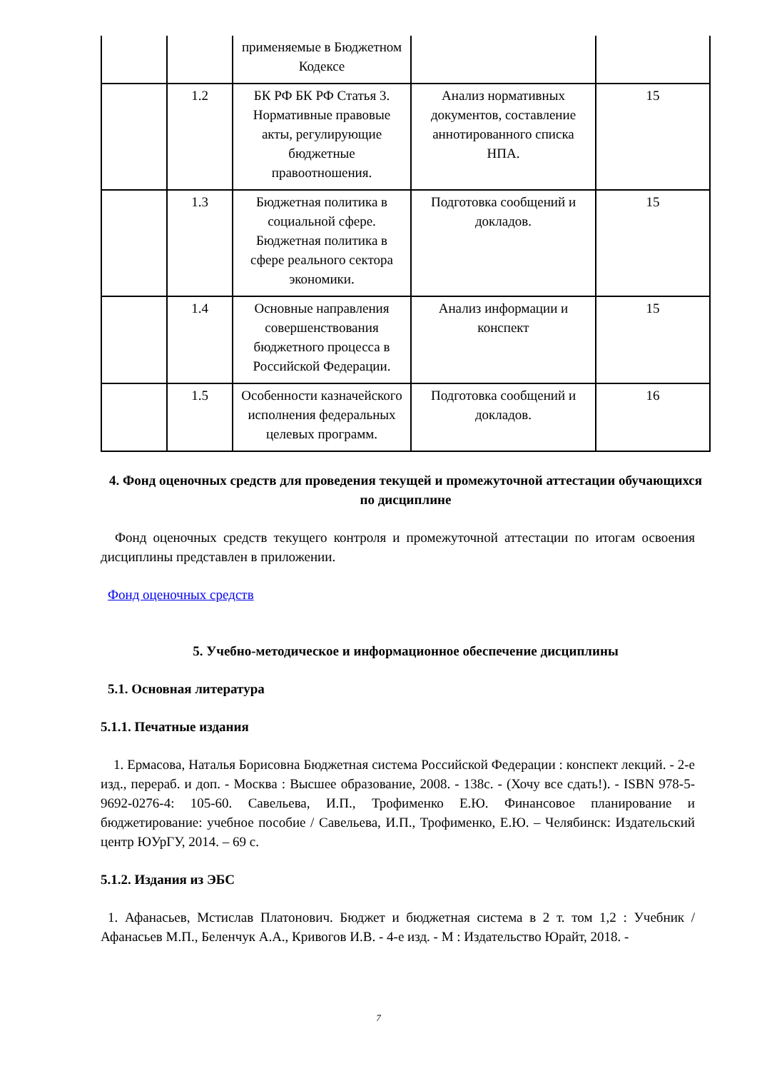| | | применяемые в Бюджетном Кодексе | | |
| | 1.2 | БК РФ БК РФ Статья 3. Нормативные правовые акты, регулирующие бюджетные правоотношения. | Анализ нормативных документов, составление аннотированного списка НПА. | 15 |
| | 1.3 | Бюджетная политика в социальной сфере. Бюджетная политика в сфере реального сектора экономики. | Подготовка сообщений и докладов. | 15 |
| | 1.4 | Основные направления совершенствования бюджетного процесса в Российской Федерации. | Анализ информации и конспект | 15 |
| | 1.5 | Особенности казначейского исполнения федеральных целевых программ. | Подготовка сообщений и докладов. | 16 |
4. Фонд оценочных средств для проведения текущей и промежуточной аттестации обучающихся по дисциплине
Фонд оценочных средств текущего контроля и промежуточной аттестации по итогам освоения дисциплины представлен в приложении.
Фонд оценочных средств
5. Учебно-методическое и информационное обеспечение дисциплины
5.1. Основная литература
5.1.1. Печатные издания
1. Ермасова, Наталья Борисовна Бюджетная система Российской Федерации : конспект лекций. - 2-е изд., перераб. и доп. - Москва : Высшее образование, 2008. - 138с. - (Хочу все сдать!). - ISBN 978-5-9692-0276-4: 105-60. Савельева, И.П., Трофименко Е.Ю. Финансовое планирование и бюджетирование: учебное пособие / Савельева, И.П., Трофименко, Е.Ю. – Челябинск: Издательский центр ЮУрГУ, 2014. – 69 с.
5.1.2. Издания из ЭБС
1. Афанасьев, Мстислав Платонович. Бюджет и бюджетная система в 2 т. том 1,2 : Учебник / Афанасьев М.П., Беленчук А.А., Кривогов И.В. - 4-е изд. - М : Издательство Юрайт, 2018. -
7